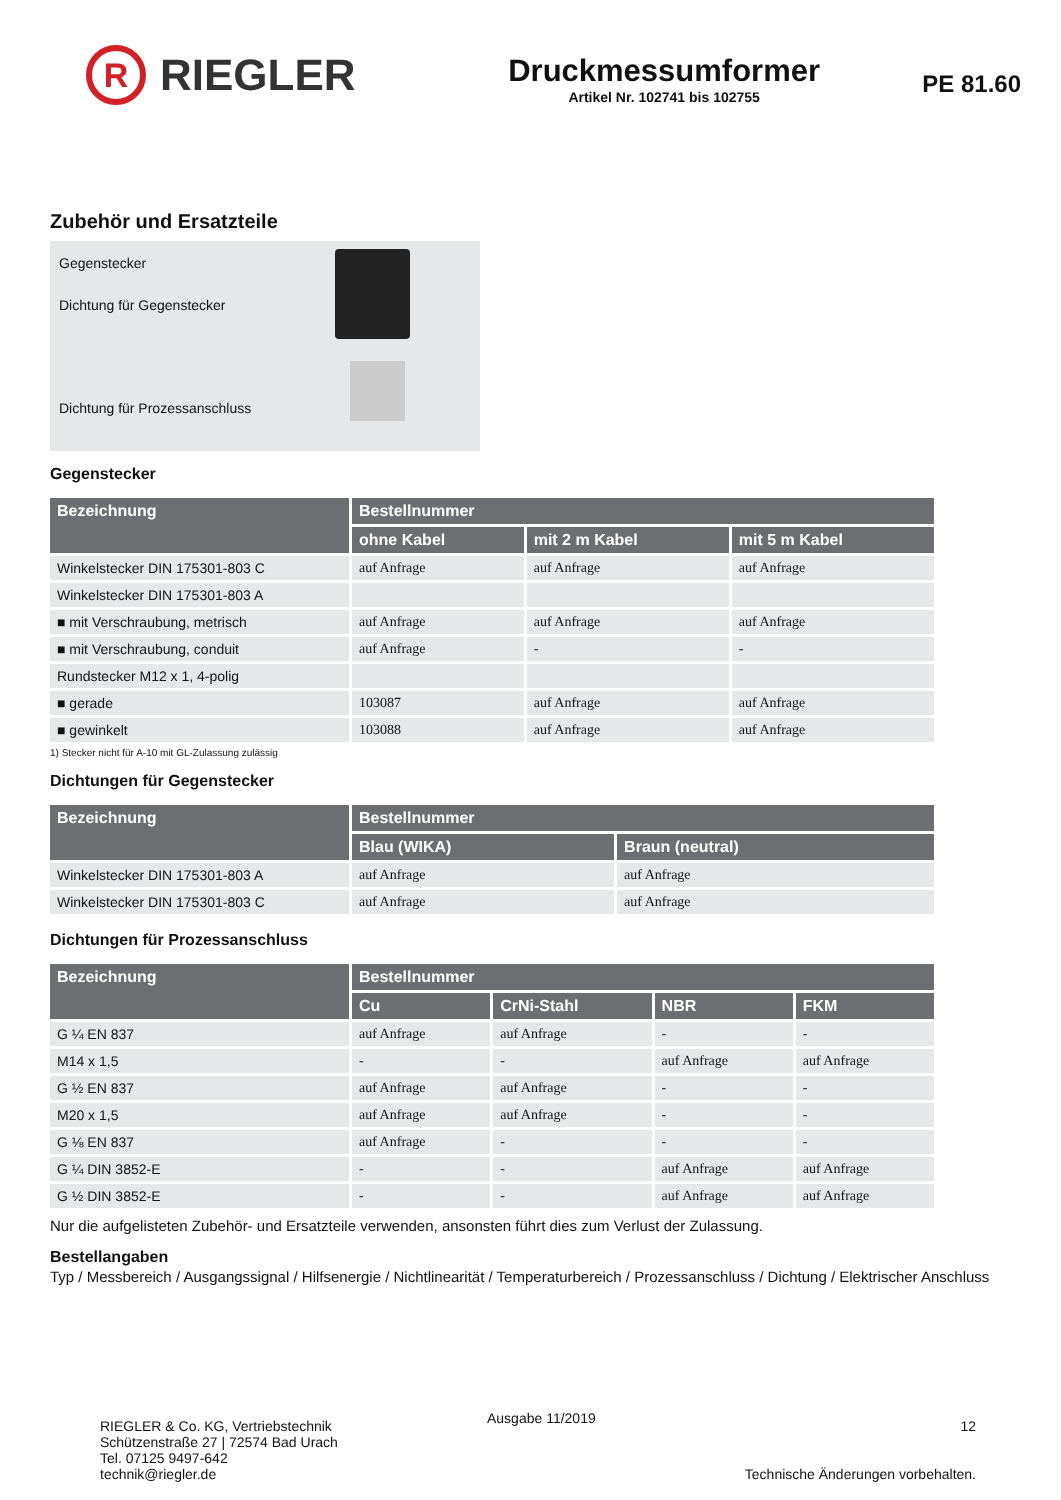R
RIEGLER
Druckmessumformer
Artikel Nr. 102741 bis 102755
PE 81.60
Zubehör und Ersatzteile
Gegenstecker
Dichtung für Gegenstecker
Dichtung für Prozessanschluss
Gegenstecker
| Bezeichnung | Bestellnummer | | |
| --- | --- | --- | --- |
| | ohne Kabel | mit 2 m Kabel | mit 5 m Kabel |
| Winkelstecker DIN 175301-803 C | auf Anfrage | auf Anfrage | auf Anfrage |
| Winkelstecker DIN 175301-803 A | | | |
| ■ mit Verschraubung, metrisch | auf Anfrage | auf Anfrage | auf Anfrage |
| ■ mit Verschraubung, conduit | auf Anfrage | - | - |
| Rundstecker M12 x 1, 4-polig | | | |
| ■ gerade | 103087 | auf Anfrage | auf Anfrage |
| ■ gewinkelt | 103088 | auf Anfrage | auf Anfrage |
1) Stecker nicht für A-10 mit GL-Zulassung zulässig
Dichtungen für Gegenstecker
| Bezeichnung | Bestellnummer | |
| --- | --- | --- |
| | Blau (WIKA) | Braun (neutral) |
| Winkelstecker DIN 175301-803 A | auf Anfrage | auf Anfrage |
| Winkelstecker DIN 175301-803 C | auf Anfrage | auf Anfrage |
Dichtungen für Prozessanschluss
| Bezeichnung | Bestellnummer | | | |
| --- | --- | --- | --- | --- |
| | Cu | CrNi-Stahl | NBR | FKM |
| G ¼ EN 837 | auf Anfrage | auf Anfrage | - | - |
| M14 x 1,5 | - | - | auf Anfrage | auf Anfrage |
| G ½ EN 837 | auf Anfrage | auf Anfrage | - | - |
| M20 x 1,5 | auf Anfrage | auf Anfrage | - | - |
| G ⅛ EN 837 | auf Anfrage | - | - | - |
| G ¼ DIN 3852-E | - | - | auf Anfrage | auf Anfrage |
| G ½ DIN 3852-E | - | - | auf Anfrage | auf Anfrage |
Nur die aufgelisteten Zubehör- und Ersatzteile verwenden, ansonsten führt dies zum Verlust der Zulassung.
Bestellangaben
Typ / Messbereich / Ausgangssignal / Hilfsenergie / Nichtlinearität / Temperaturbereich / Prozessanschluss / Dichtung / Elektrischer Anschluss
RIEGLER & Co. KG, Vertriebstechnik
Schützenstraße 27 | 72574 Bad Urach
Tel. 07125 9497-642
technik@riegler.de
Ausgabe 11/2019
12
Technische Änderungen vorbehalten.